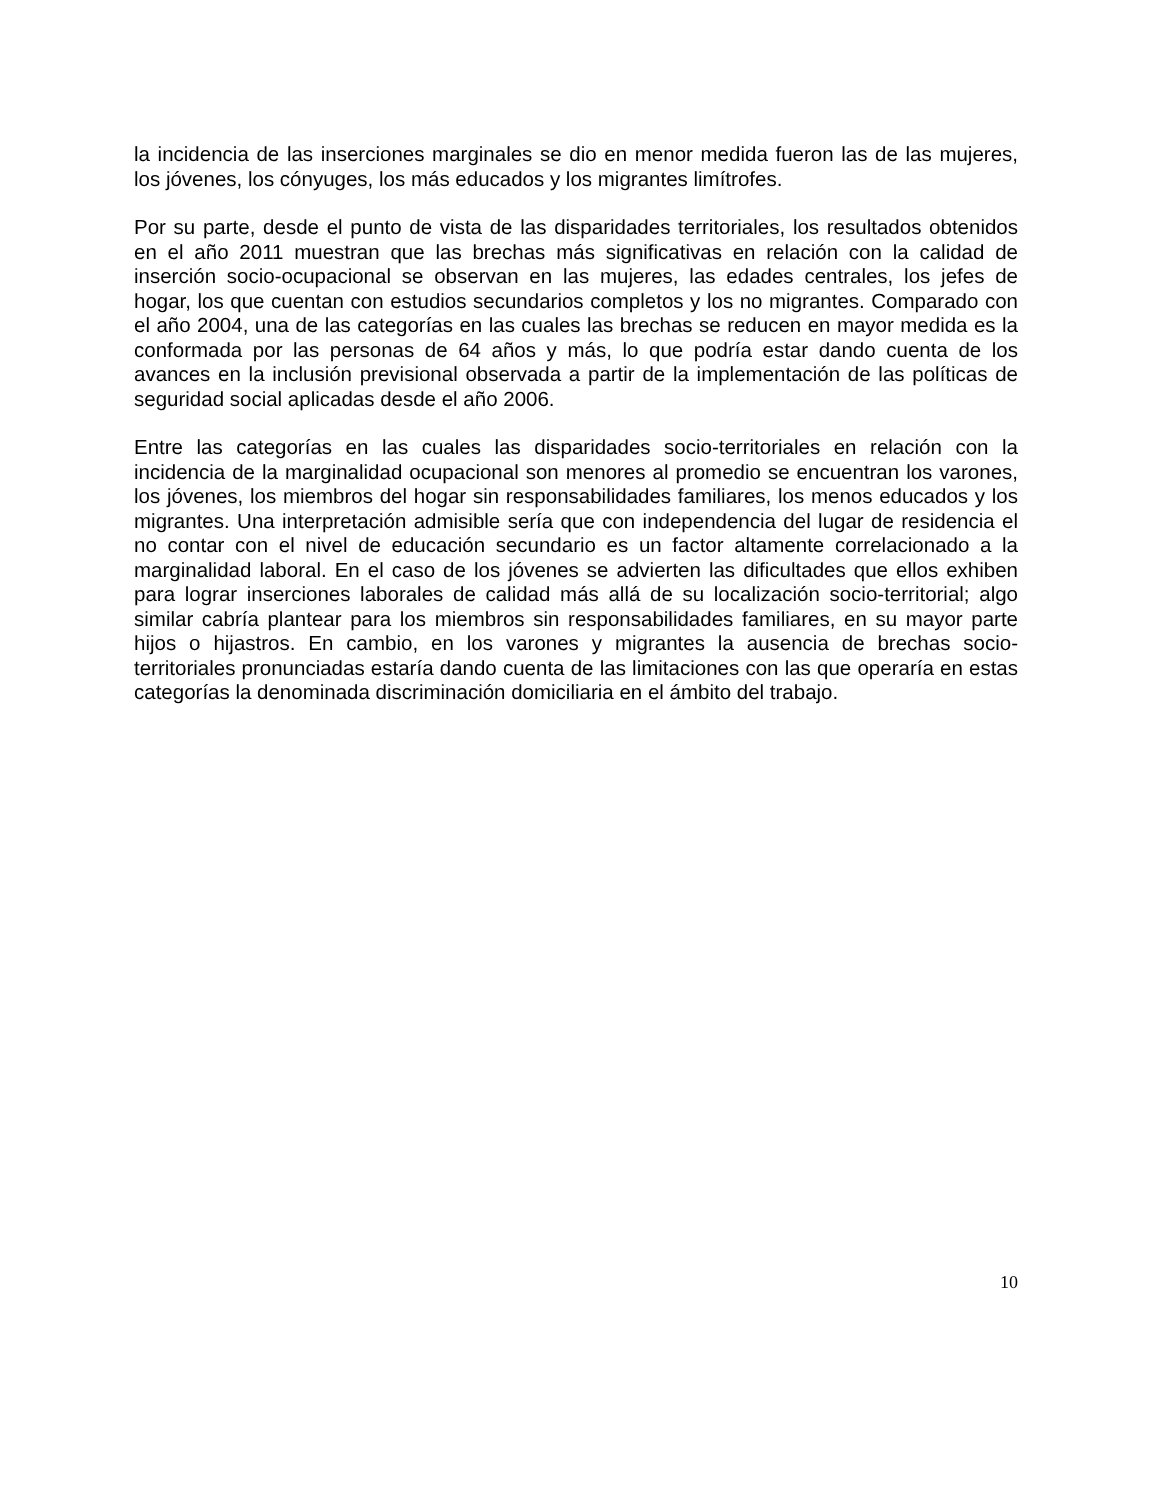la incidencia de las inserciones marginales se dio en menor medida fueron las de las mujeres, los jóvenes, los cónyuges, los más educados y los migrantes limítrofes.
Por su parte, desde el punto de vista de las disparidades territoriales, los resultados obtenidos en el año 2011 muestran que las brechas más significativas en relación con la calidad de inserción socio-ocupacional se observan en las mujeres, las edades centrales, los jefes de hogar, los que cuentan con estudios secundarios completos y los no migrantes. Comparado con el año 2004, una de las categorías en las cuales las brechas se reducen en mayor medida es la conformada por las personas de 64 años y más, lo que podría estar dando cuenta de los avances en la inclusión previsional observada a partir de la implementación de las políticas de seguridad social aplicadas desde el año 2006.
Entre las categorías en las cuales las disparidades socio-territoriales en relación con la incidencia de la marginalidad ocupacional son menores al promedio se encuentran los varones, los jóvenes, los miembros del hogar sin responsabilidades familiares, los menos educados y los migrantes. Una interpretación admisible sería que con independencia del lugar de residencia el no contar con el nivel de educación secundario es un factor altamente correlacionado a la marginalidad laboral. En el caso de los jóvenes se advierten las dificultades que ellos exhiben para lograr inserciones laborales de calidad más allá de su localización socio-territorial; algo similar cabría plantear para los miembros sin responsabilidades familiares, en su mayor parte hijos o hijastros. En cambio, en los varones y migrantes la ausencia de brechas socio-territoriales pronunciadas estaría dando cuenta de las limitaciones con las que operaría en estas categorías la denominada discriminación domiciliaria en el ámbito del trabajo.
10